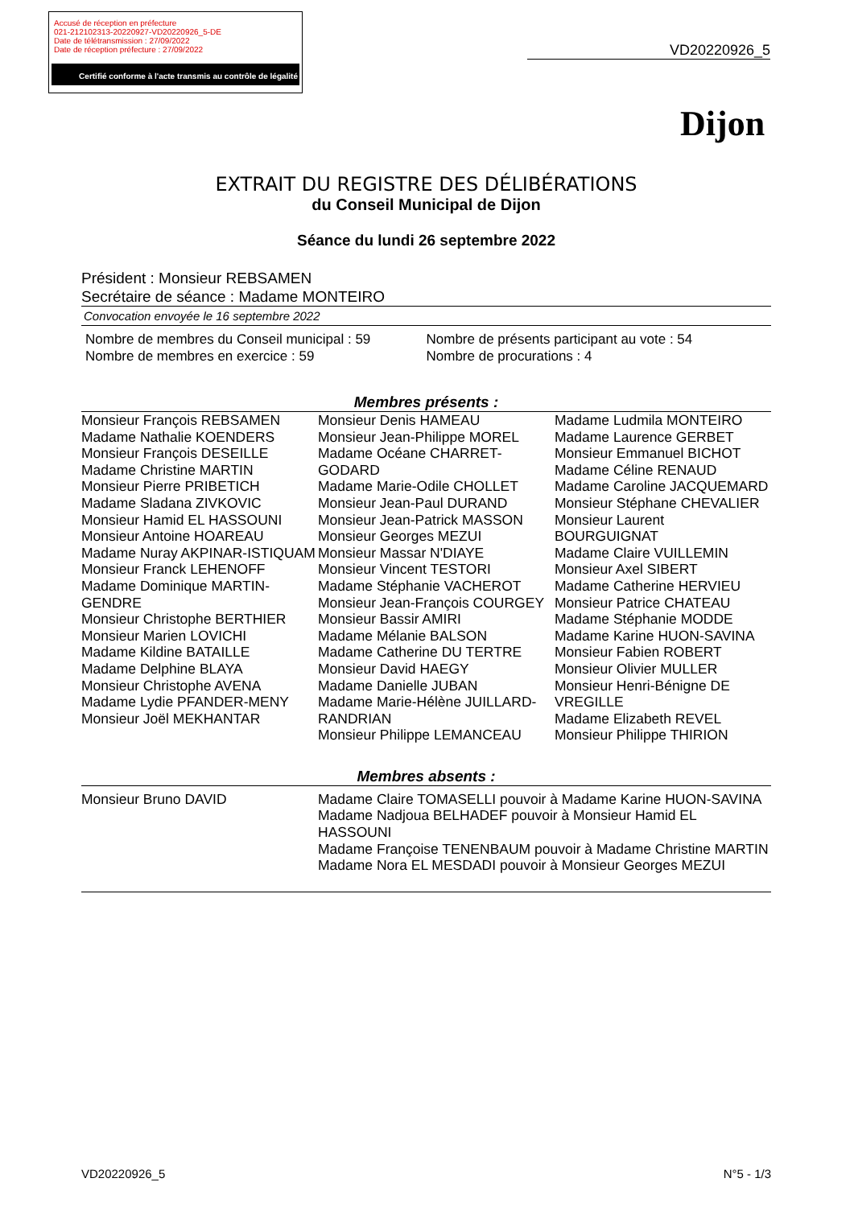Accusé de réception en préfecture
021-212102313-20220927-VD20220926_5-DE
Date de télétransmission : 27/09/2022
Date de réception préfecture : 27/09/2022
Certifié conforme à l'acte transmis au contrôle de légalité
VD20220926_5
Dijon
EXTRAIT DU REGISTRE DES DÉLIBÉRATIONS
du Conseil Municipal de Dijon
Séance du lundi 26 septembre 2022
Président : Monsieur REBSAMEN
Secrétaire de séance : Madame MONTEIRO
Convocation envoyée le 16 septembre 2022
Nombre de membres du Conseil municipal : 59
Nombre de membres en exercice : 59
Nombre de présents participant au vote : 54
Nombre de procurations : 4
Membres présents :
Monsieur François REBSAMEN
Madame Nathalie KOENDERS
Monsieur François DESEILLE
Madame Christine MARTIN
Monsieur Pierre PRIBETICH
Madame Sladana ZIVKOVIC
Monsieur Hamid EL HASSOUNI
Monsieur Antoine HOAREAU
Madame Nuray AKPINAR-ISTIQUAM
Monsieur Franck LEHENOFF
Madame Dominique MARTIN-GENDRE
Monsieur Christophe BERTHIER
Monsieur Marien LOVICHI
Madame Kildine BATAILLE
Madame Delphine BLAYA
Monsieur Christophe AVENA
Madame Lydie PFANDER-MENY
Monsieur Joël MEKHANTAR
Monsieur Denis HAMEAU
Monsieur Jean-Philippe MOREL
Madame Océane CHARRET-GODARD
Madame Marie-Odile CHOLLET
Monsieur Jean-Paul DURAND
Monsieur Jean-Patrick MASSON
Monsieur Georges MEZUI
Monsieur Massar N'DIAYE
Monsieur Vincent TESTORI
Madame Stéphanie VACHEROT
Monsieur Jean-François COURGEY
Monsieur Bassir AMIRI
Madame Mélanie BALSON
Madame Catherine DU TERTRE
Monsieur David HAEGY
Madame Danielle JUBAN
Madame Marie-Hélène JUILLARD-RANDRIAN
Monsieur Philippe LEMANCEAU
Madame Ludmila MONTEIRO
Madame Laurence GERBET
Monsieur Emmanuel BICHOT
Madame Céline RENAUD
Madame Caroline JACQUEMARD
Monsieur Stéphane CHEVALIER
Monsieur Laurent BOURGUIGNAT
Madame Claire VUILLEMIN
Monsieur Axel SIBERT
Madame Catherine HERVIEU
Monsieur Patrice CHATEAU
Madame Stéphanie MODDE
Madame Karine HUON-SAVINA
Monsieur Fabien ROBERT
Monsieur Olivier MULLER
Monsieur Henri-Bénigne DE VREGILLE
Madame Elizabeth REVEL
Monsieur Philippe THIRION
Membres absents :
Monsieur Bruno DAVID Madame Claire TOMASELLI pouvoir à Madame Karine HUON-SAVINA
Madame Nadjoua BELHADEF pouvoir à Monsieur Hamid EL HASSOUNI
Madame Françoise TENENBAUM pouvoir à Madame Christine MARTIN
Madame Nora EL MESDADI pouvoir à Monsieur Georges MEZUI
VD20220926_5 N°5 - 1/3